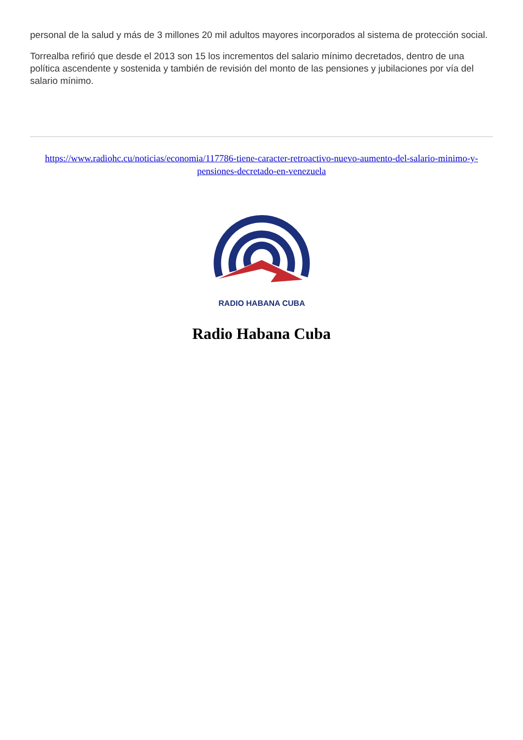personal de la salud y más de 3 millones 20 mil adultos mayores incorporados al sistema de protección social.
Torrealba refirió que desde el 2013 son 15 los incrementos del salario mínimo decretados, dentro de una política ascendente y sostenida y también de revisión del monto de las pensiones y jubilaciones por vía del salario mínimo.
https://www.radiohc.cu/noticias/economia/117786-tiene-caracter-retroactivo-nuevo-aumento-del-salario-minimo-y-pensiones-decretado-en-venezuela
RADIO HABANA CUBA
Radio Habana Cuba